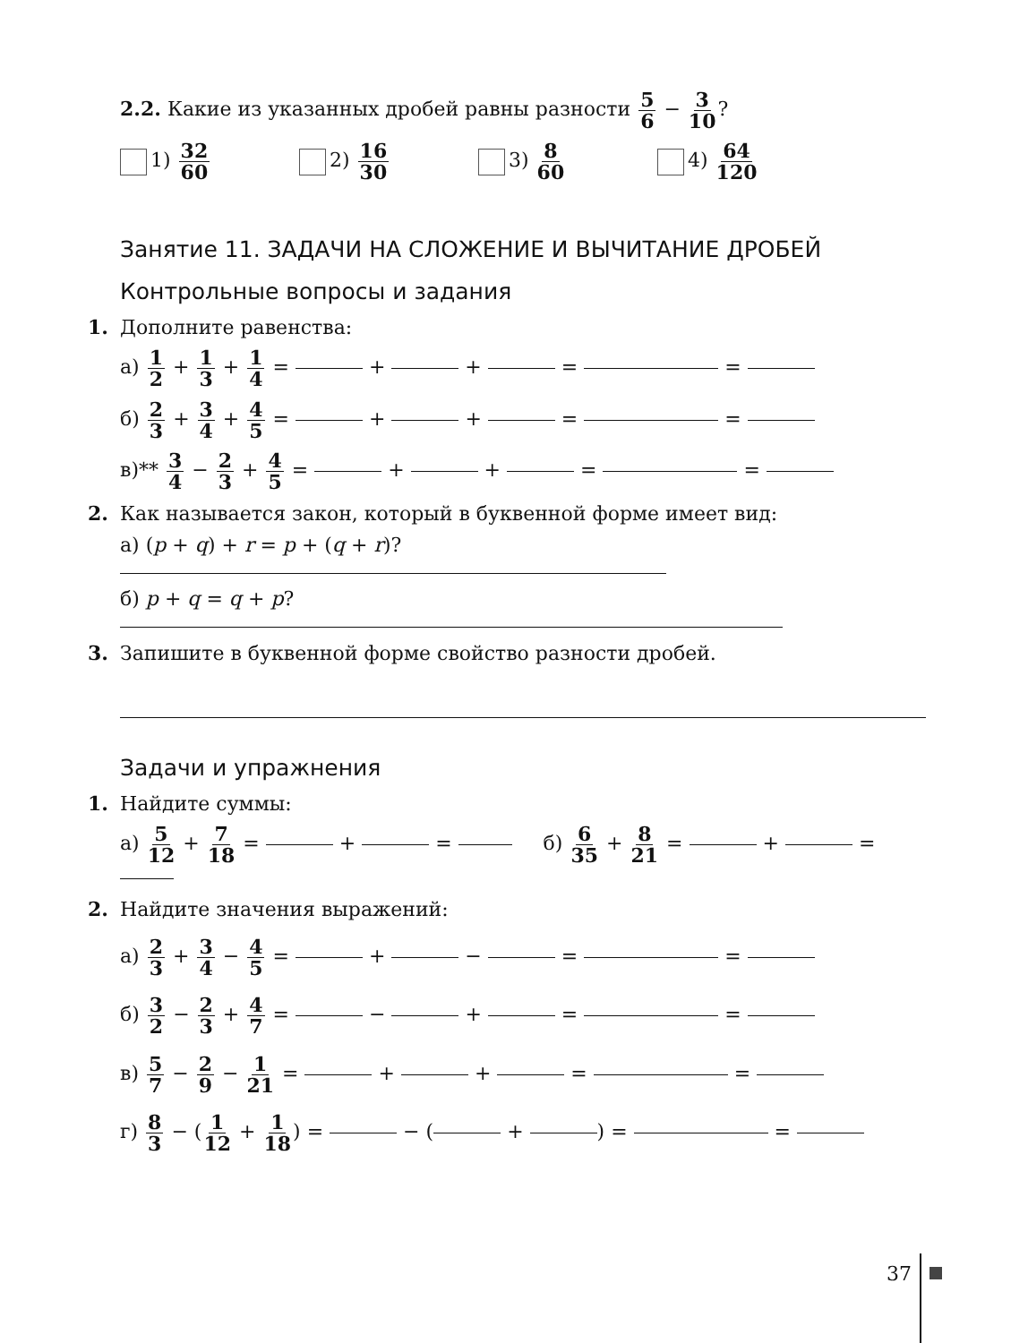2.2. Какие из указанных дробей равны разности 5 6 − 3 10?
1) 32 60 2) 16 30 3) 8 60 4) 64 120
Занятие 11. ЗАДАЧИ НА СЛОЖЕНИЕ И ВЫЧИТАНИЕ ДРОБЕЙ
Контрольные вопросы и задания
1. Дополните равенства:
а) 1 2 + 1 3 + 1 4 = + + = =
б) 2 3 + 3 4 + 4 5 = + + = =
в)** 3 4 − 2 3 + 4 5 = + + = =
2. Как называется закон, который в буквенной форме имеет вид:
а) (p + q) + r = p + (q + r)?
б) p + q = q + p?
3. Запишите в буквенной форме свойство разности дробей.
Задачи и упражнения
1. Найдите суммы:
а) 5 12 + 7 18 = + = б) 6 35 + 8 21 = + =
2. Найдите значения выражений:
а) 2 3 + 3 4 − 4 5 = + − = =
б) 3 2 − 2 3 + 4 7 = − + = =
в) 5 7 − 2 9 − 1 21 = + + = =
г) 8 3 − (1 12 + 1 18) = − ( + ) = =
37